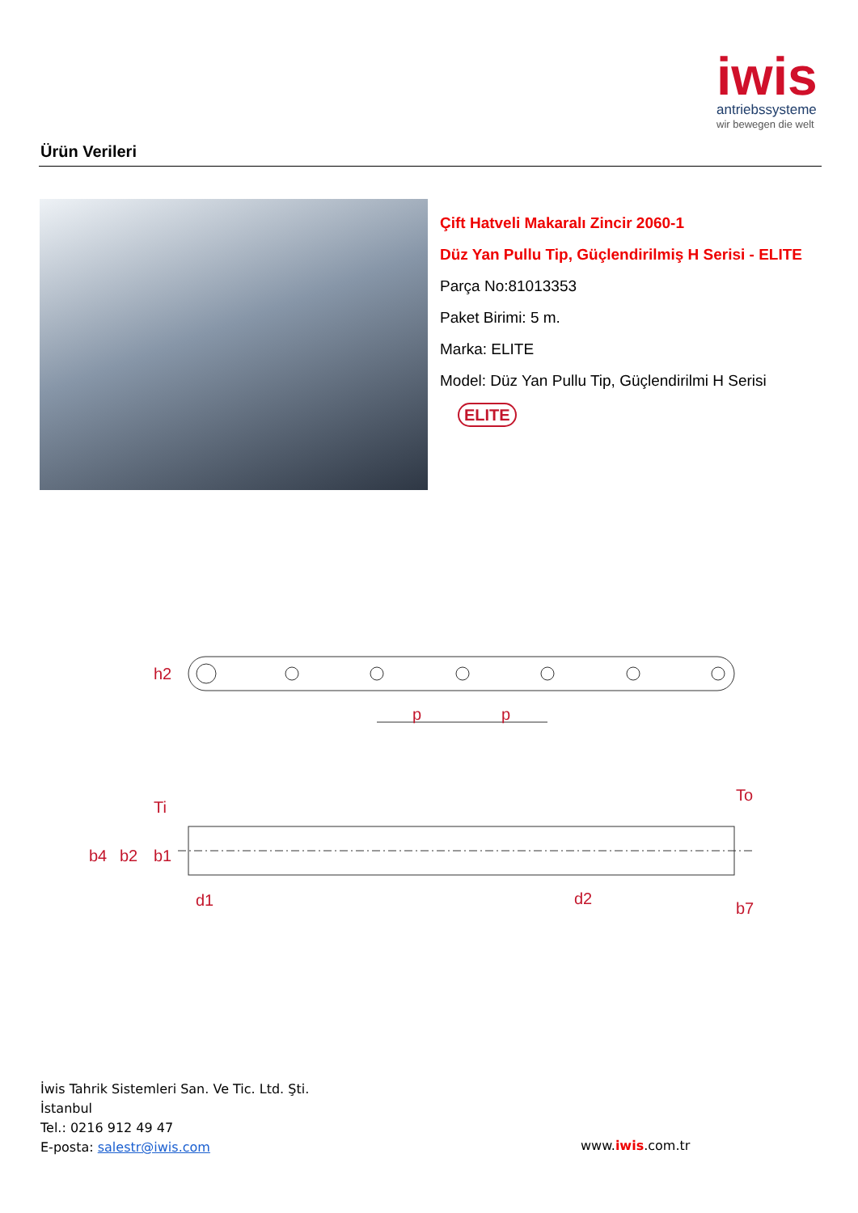iwis
antriebssysteme
wir bewegen die welt
Ürün Verileri
Çift Hatveli Makaralı Zincir 2060-1
Düz Yan Pullu Tip, Güçlendirilmiş H Serisi - ELITE
Parça No:81013353
Paket Birimi: 5 m.
Marka: ELITE
Model: Düz Yan Pullu Tip, Güçlendirilmi H Serisi
ELITE
h2
p
p
b4
b2
b1
Ti
d1
d2
To
b7
İwis Tahrik Sistemleri San. Ve Tic. Ltd. Şti.
İstanbul
Tel.: 0216 912 49 47
E-posta: salestr@iwis.com
www.iwis.com.tr